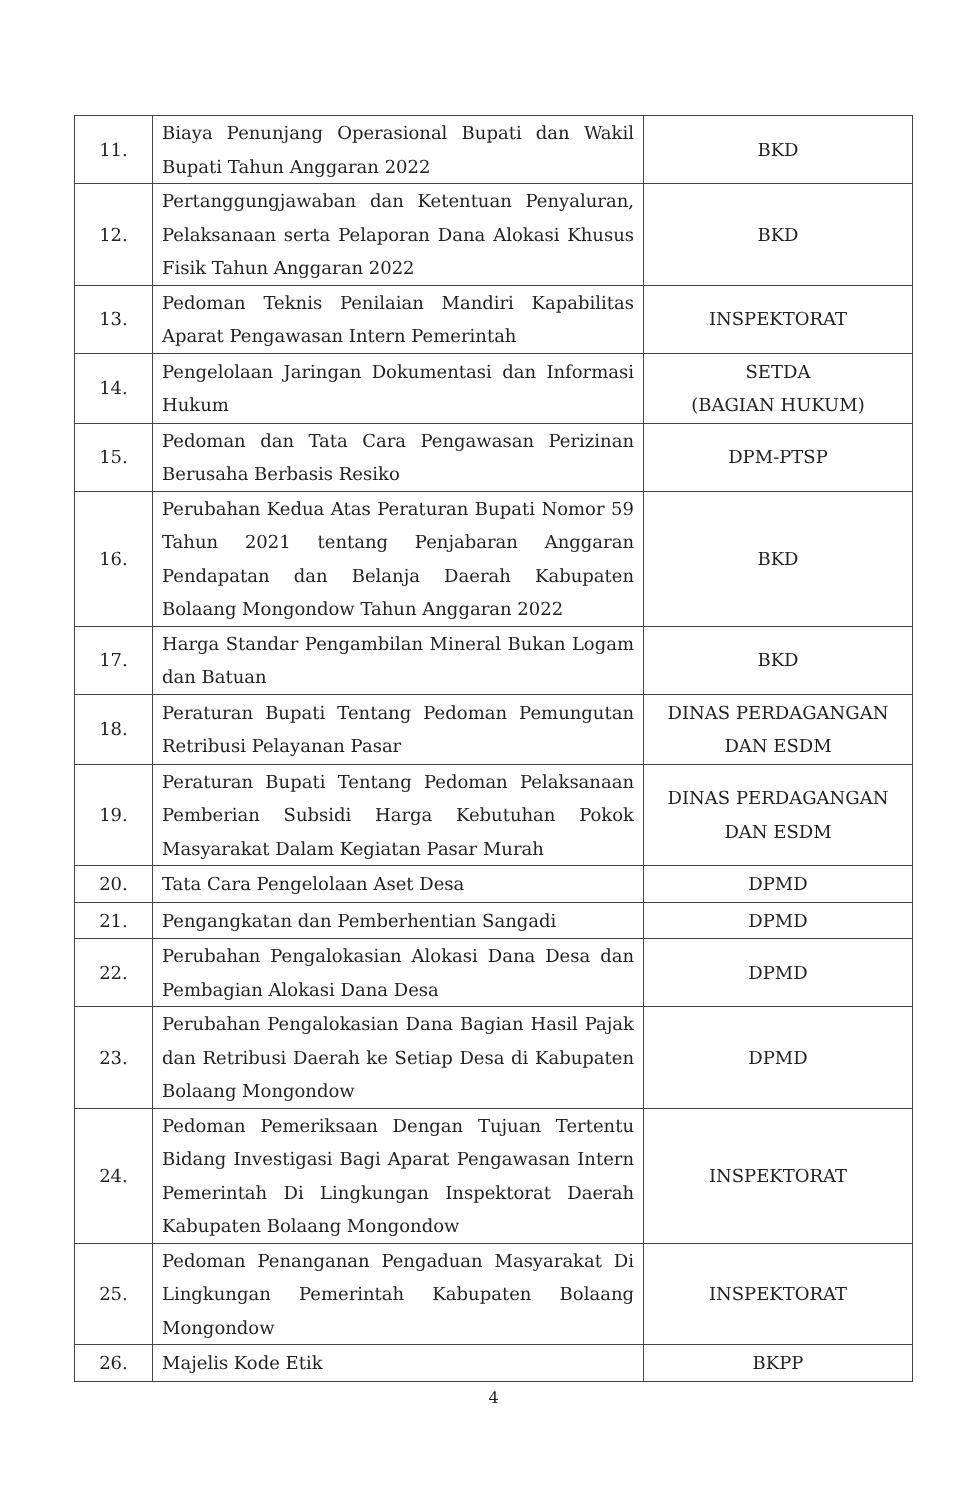| 11. | Biaya Penunjang Operasional Bupati dan Wakil Bupati Tahun Anggaran 2022 | BKD |
| 12. | Pertanggungjawaban dan Ketentuan Penyaluran, Pelaksanaan serta Pelaporan Dana Alokasi Khusus Fisik Tahun Anggaran 2022 | BKD |
| 13. | Pedoman Teknis Penilaian Mandiri Kapabilitas Aparat Pengawasan Intern Pemerintah | INSPEKTORAT |
| 14. | Pengelolaan Jaringan Dokumentasi dan Informasi Hukum | SETDA (BAGIAN HUKUM) |
| 15. | Pedoman dan Tata Cara Pengawasan Perizinan Berusaha Berbasis Resiko | DPM-PTSP |
| 16. | Perubahan Kedua Atas Peraturan Bupati Nomor 59 Tahun 2021 tentang Penjabaran Anggaran Pendapatan dan Belanja Daerah Kabupaten Bolaang Mongondow Tahun Anggaran 2022 | BKD |
| 17. | Harga Standar Pengambilan Mineral Bukan Logam dan Batuan | BKD |
| 18. | Peraturan Bupati Tentang Pedoman Pemungutan Retribusi Pelayanan Pasar | DINAS PERDAGANGAN DAN ESDM |
| 19. | Peraturan Bupati Tentang Pedoman Pelaksanaan Pemberian Subsidi Harga Kebutuhan Pokok Masyarakat Dalam Kegiatan Pasar Murah | DINAS PERDAGANGAN DAN ESDM |
| 20. | Tata Cara Pengelolaan Aset Desa | DPMD |
| 21. | Pengangkatan dan Pemberhentian Sangadi | DPMD |
| 22. | Perubahan Pengalokasian Alokasi Dana Desa dan Pembagian Alokasi Dana Desa | DPMD |
| 23. | Perubahan Pengalokasian Dana Bagian Hasil Pajak dan Retribusi Daerah ke Setiap Desa di Kabupaten Bolaang Mongondow | DPMD |
| 24. | Pedoman Pemeriksaan Dengan Tujuan Tertentu Bidang Investigasi Bagi Aparat Pengawasan Intern Pemerintah Di Lingkungan Inspektorat Daerah Kabupaten Bolaang Mongondow | INSPEKTORAT |
| 25. | Pedoman Penanganan Pengaduan Masyarakat Di Lingkungan Pemerintah Kabupaten Bolaang Mongondow | INSPEKTORAT |
| 26. | Majelis Kode Etik | BKPP |
4